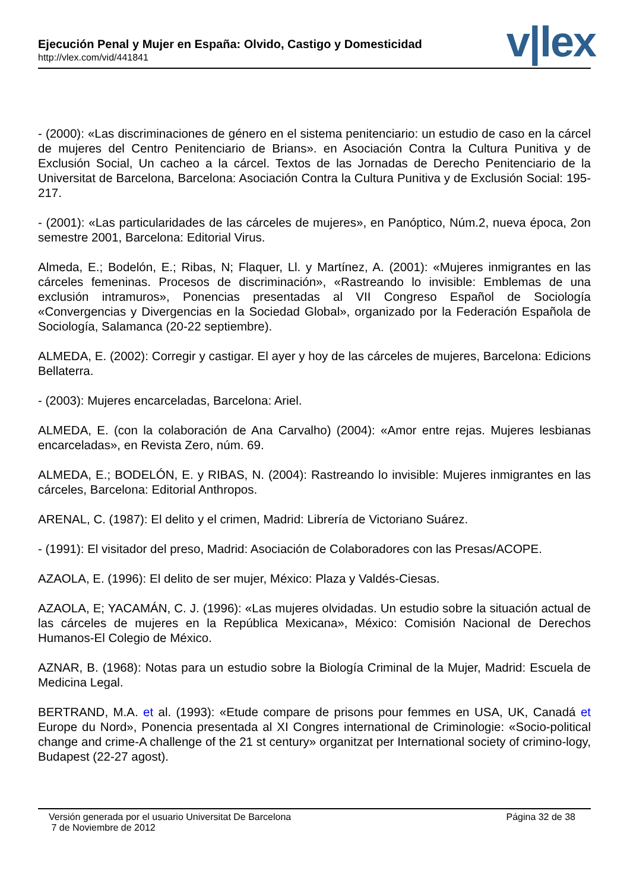Ejecución Penal y Mujer en España: Olvido, Castigo y Domesticidad
http://vlex.com/vid/441841
v|lex
- (2000): «Las discriminaciones de género en el sistema penitenciario: un estudio de caso en la cárcel de mujeres del Centro Penitenciario de Brians». en Asociación Contra la Cultura Punitiva y de Exclusión Social, Un cacheo a la cárcel. Textos de las Jornadas de Derecho Penitenciario de la Universitat de Barcelona, Barcelona: Asociación Contra la Cultura Punitiva y de Exclusión Social: 195-217.
- (2001): «Las particularidades de las cárceles de mujeres», en Panóptico, Núm.2, nueva época, 2on semestre 2001, Barcelona: Editorial Virus.
Almeda, E.; Bodelón, E.; Ribas, N; Flaquer, Ll. y Martínez, A. (2001): «Mujeres inmigrantes en las cárceles femeninas. Procesos de discriminación», «Rastreando lo invisible: Emblemas de una exclusión intramuros», Ponencias presentadas al VII Congreso Español de Sociología «Convergencias y Divergencias en la Sociedad Global», organizado por la Federación Española de Sociología, Salamanca (20-22 septiembre).
ALMEDA, E. (2002): Corregir y castigar. El ayer y hoy de las cárceles de mujeres, Barcelona: Edicions Bellaterra.
- (2003): Mujeres encarceladas, Barcelona: Ariel.
ALMEDA, E. (con la colaboración de Ana Carvalho) (2004): «Amor entre rejas. Mujeres lesbianas encarceladas», en Revista Zero, núm. 69.
ALMEDA, E.; BODELÓN, E. y RIBAS, N. (2004): Rastreando lo invisible: Mujeres inmigrantes en las cárceles, Barcelona: Editorial Anthropos.
ARENAL, C. (1987): El delito y el crimen, Madrid: Librería de Victoriano Suárez.
- (1991): El visitador del preso, Madrid: Asociación de Colaboradores con las Presas/ACOPE.
AZAOLA, E. (1996): El delito de ser mujer, México: Plaza y Valdés-Ciesas.
AZAOLA, E; YACAMÁN, C. J. (1996): «Las mujeres olvidadas. Un estudio sobre la situación actual de las cárceles de mujeres en la República Mexicana», México: Comisión Nacional de Derechos Humanos-El Colegio de México.
AZNAR, B. (1968): Notas para un estudio sobre la Biología Criminal de la Mujer, Madrid: Escuela de Medicina Legal.
BERTRAND, M.A. et al. (1993): «Etude compare de prisons pour femmes en USA, UK, Canadá et Europe du Nord», Ponencia presentada al XI Congres international de Criminologie: «Socio-political change and crime-A challenge of the 21 st century» organitzat per International society of crimino-logy, Budapest (22-27 agost).
Versión generada por el usuario Universitat De Barcelona
7 de Noviembre de 2012
Página 32 de 38